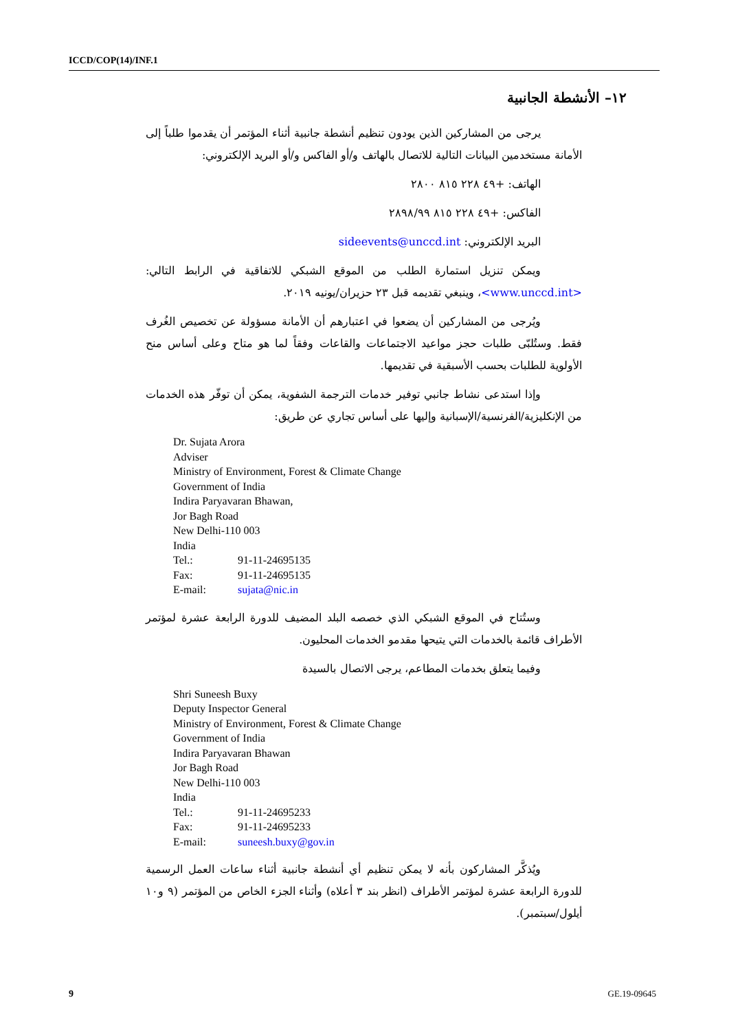ICCD/COP(14)/INF.1
١٢– الأنشطة الجانبية
يرجى من المشاركين الذين يودون تنظيم أنشطة جانبية أثناء المؤتمر أن يقدموا طلباً إلى الأمانة مستخدمين البيانات التالية للاتصال بالهاتف و/أو الفاكس و/أو البريد الإلكتروني:
الهاتف: ‎+٤٩ ٢٢٨ ٨١٥ ٢٨٠٠
الفاكس: ‎+٤٩ ٢٢٨ ٨١٥ ٢٨٩٨/٩٩
البريد الإلكتروني: sideevents@unccd.int
ويمكن تنزيل استمارة الطلب من الموقع الشبكي للاتفاقية في الرابط التالي: <www.unccd.int>، وينبغي تقديمه قبل ٢٣ حزيران/يونيه ٢٠١٩.
ويُرجى من المشاركين أن يضعوا في اعتبارهم أن الأمانة مسؤولة عن تخصيص الغُرف فقط. وستُلبّى طلبات حجز مواعيد الاجتماعات والقاعات وفقاً لما هو متاح وعلى أساس منح الأولوية للطلبات بحسب الأسبقية في تقديمها.
وإذا استدعى نشاط جانبي توفير خدمات الترجمة الشفوية، يمكن أن توفّر هذه الخدمات من الإنكليزية/الفرنسية/الإسبانية وإليها على أساس تجاري عن طريق:
Dr. Sujata Arora
Adviser
Ministry of Environment, Forest & Climate Change
Government of India
Indira Paryavaran Bhawan,
Jor Bagh Road
New Delhi-110 003
India
Tel.: 91-11-24695135
Fax: 91-11-24695135
E-mail: sujata@nic.in
وستُتاح في الموقع الشبكي الذي خصصه البلد المضيف للدورة الرابعة عشرة لمؤتمر الأطراف قائمة بالخدمات التي يتيحها مقدمو الخدمات المحليون.
وفيما يتعلق بخدمات المطاعم، يرجى الاتصال بالسيدة
Shri Suneesh Buxy
Deputy Inspector General
Ministry of Environment, Forest & Climate Change
Government of India
Indira Paryavaran Bhawan
Jor Bagh Road
New Delhi-110 003
India
Tel.: 91-11-24695233
Fax: 91-11-24695233
E-mail: suneesh.buxy@gov.in
ويُذكَّر المشاركون بأنه لا يمكن تنظيم أي أنشطة جانبية أثناء ساعات العمل الرسمية للدورة الرابعة عشرة لمؤتمر الأطراف (انظر بند ٣ أعلاه) وأثناء الجزء الخاص من المؤتمر (٩ و١٠ أيلول/سبتمبر).
9 GE.19-09645